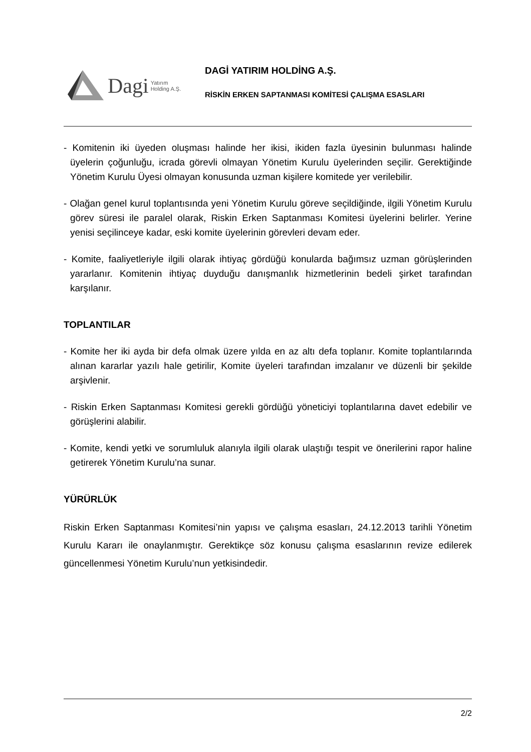Dagi Yatırım
Holding A.Ş.
DAGİ YATIRIM HOLDİNG A.Ş.
RİSKİN ERKEN SAPTANMASI KOMİTESİ ÇALIŞMA ESASLARI
- Komitenin iki üyeden oluşması halinde her ikisi, ikiden fazla üyesinin bulunması halinde üyelerin çoğunluğu, icrada görevli olmayan Yönetim Kurulu üyelerinden seçilir. Gerektiğinde Yönetim Kurulu Üyesi olmayan konusunda uzman kişilere komitede yer verilebilir.
- Olağan genel kurul toplantısında yeni Yönetim Kurulu göreve seçildiğinde, ilgili Yönetim Kurulu görev süresi ile paralel olarak, Riskin Erken Saptanması Komitesi üyelerini belirler. Yerine yenisi seçilinceye kadar, eski komite üyelerinin görevleri devam eder.
- Komite, faaliyetleriyle ilgili olarak ihtiyaç gördüğü konularda bağımsız uzman görüşlerinden yararlanır. Komitenin ihtiyaç duyduğu danışmanlık hizmetlerinin bedeli şirket tarafından karşılanır.
TOPLANTILAR
- Komite her iki ayda bir defa olmak üzere yılda en az altı defa toplanır. Komite toplantılarında alınan kararlar yazılı hale getirilir, Komite üyeleri tarafından imzalanır ve düzenli bir şekilde arşivlenir.
- Riskin Erken Saptanması Komitesi gerekli gördüğü yöneticiyi toplantılarına davet edebilir ve görüşlerini alabilir.
- Komite, kendi yetki ve sorumluluk alanıyla ilgili olarak ulaştığı tespit ve önerilerini rapor haline getirerek Yönetim Kurulu’na sunar.
YÜRÜRLÜK
Riskin Erken Saptanması Komitesi’nin yapısı ve çalışma esasları, 24.12.2013 tarihli Yönetim Kurulu Kararı ile onaylanmıştır. Gerektikçe söz konusu çalışma esaslarının revize edilerek güncellenmesi Yönetim Kurulu’nun yetkisindedir.
2/2